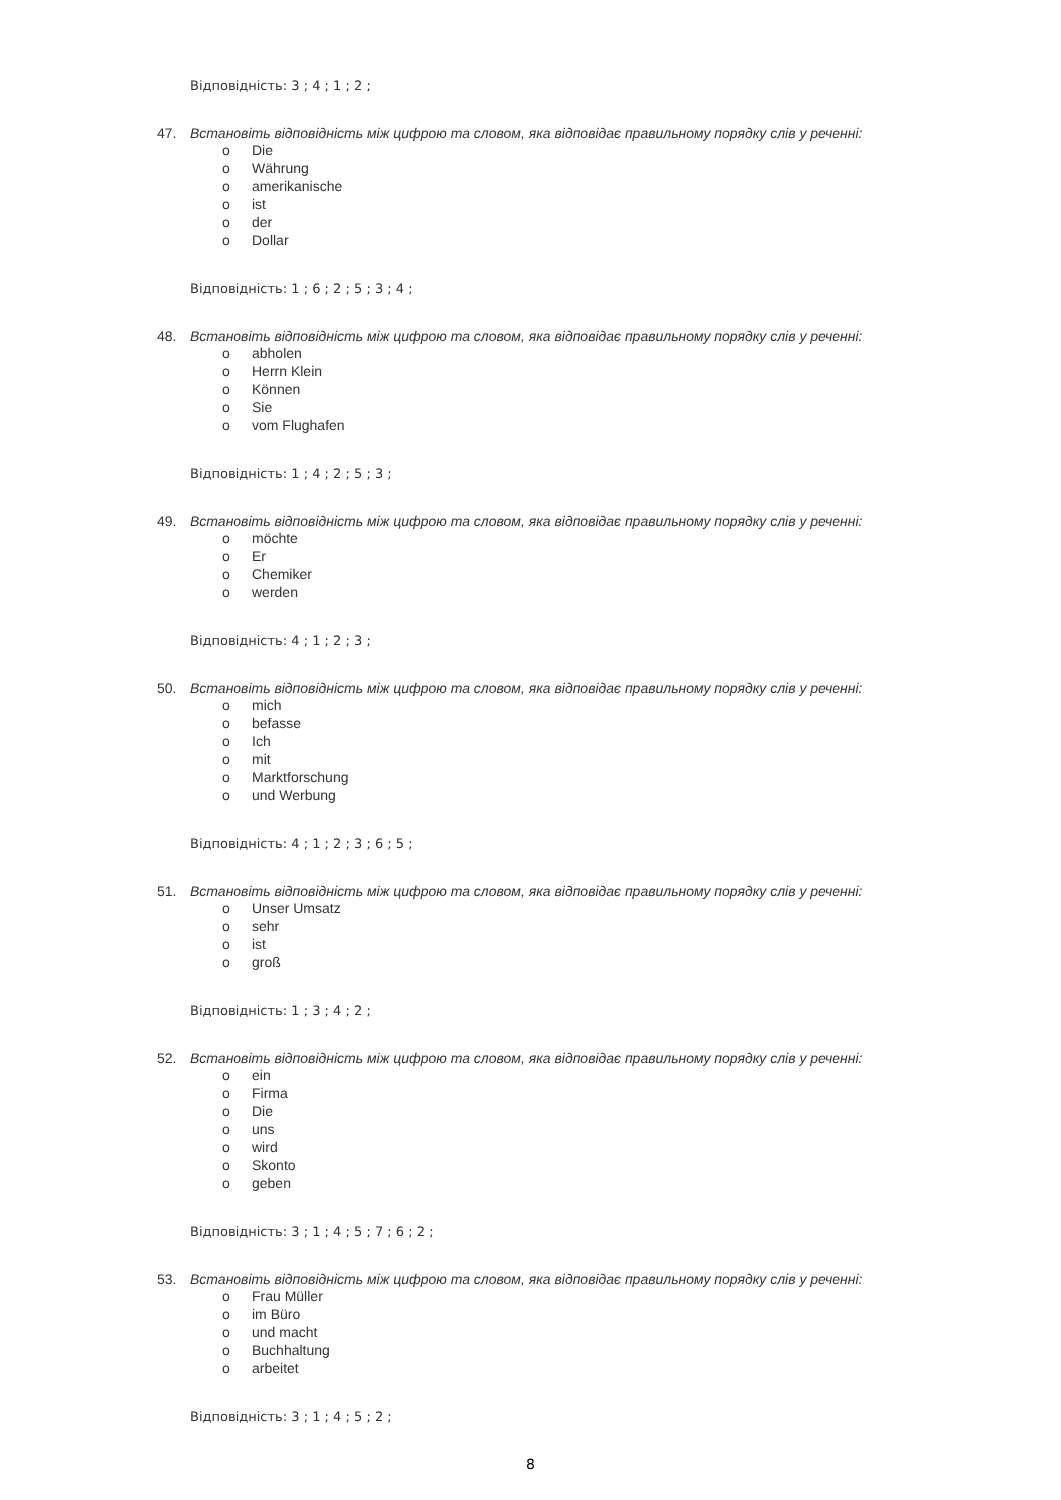Відповідність: 3 ; 4 ; 1 ; 2 ;
47. Встановіть відповідність між цифрою та словом, яка відповідає правильному порядку слів у реченні:
o Die
o Währung
o amerikanische
o ist
o der
o Dollar
Відповідність: 1 ; 6 ; 2 ; 5 ; 3 ; 4 ;
48. Встановіть відповідність між цифрою та словом, яка відповідає правильному порядку слів у реченні:
o abholen
o Herrn Klein
o Können
o Sie
o vom Flughafen
Відповідність: 1 ; 4 ; 2 ; 5 ; 3 ;
49. Встановіть відповідність між цифрою та словом, яка відповідає правильному порядку слів у реченні:
o möchte
o Er
o Chemiker
o werden
Відповідність: 4 ; 1 ; 2 ; 3 ;
50. Встановіть відповідність між цифрою та словом, яка відповідає правильному порядку слів у реченні:
o mich
o befasse
o Ich
o mit
o Marktforschung
o und Werbung
Відповідність: 4 ; 1 ; 2 ; 3 ; 6 ; 5 ;
51. Встановіть відповідність між цифрою та словом, яка відповідає правильному порядку слів у реченні:
o Unser Umsatz
o sehr
o ist
o groß
Відповідність: 1 ; 3 ; 4 ; 2 ;
52. Встановіть відповідність між цифрою та словом, яка відповідає правильному порядку слів у реченні:
o ein
o Firma
o Die
o uns
o wird
o Skonto
o geben
Відповідність: 3 ; 1 ; 4 ; 5 ; 7 ; 6 ; 2 ;
53. Встановіть відповідність між цифрою та словом, яка відповідає правильному порядку слів у реченні:
o Frau Müller
o im Büro
o und macht
o Buchhaltung
o arbeitet
Відповідність: 3 ; 1 ; 4 ; 5 ; 2 ;
8